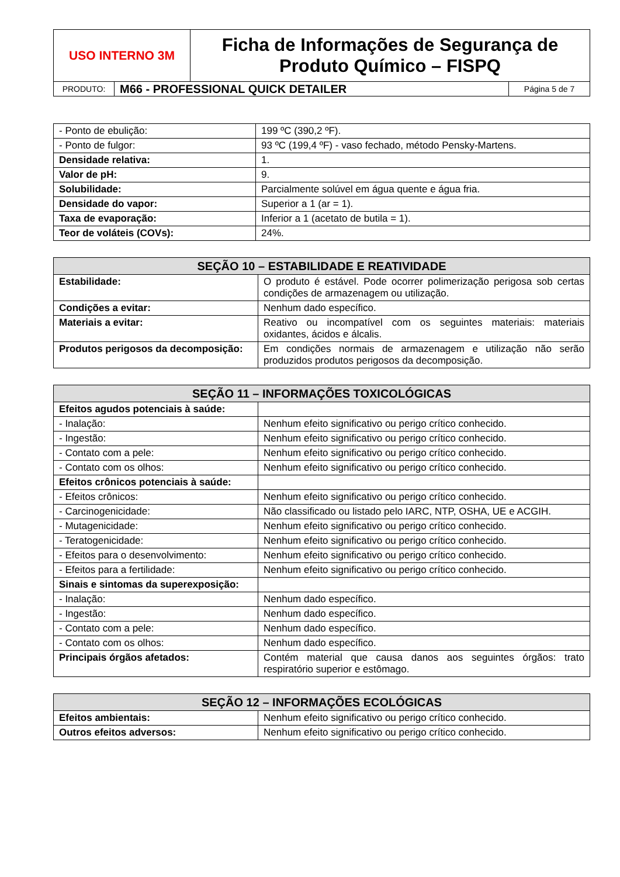| USO INTERNO 3M | Ficha de Informações de Segurança de Produto Químico – FISPQ |
| PRODUTO: | M66 - PROFESSIONAL QUICK DETAILER | Página 5 de 7 |
| - Ponto de ebulição: | 199 ºC (390,2 ºF). |
| - Ponto de fulgor: | 93 ºC (199,4 ºF) - vaso fechado, método Pensky-Martens. |
| Densidade relativa: | 1. |
| Valor de pH: | 9. |
| Solubilidade: | Parcialmente solúvel em água quente e água fria. |
| Densidade do vapor: | Superior a 1 (ar = 1). |
| Taxa de evaporação: | Inferior a 1 (acetato de butila = 1). |
| Teor de voláteis (COVs): | 24%. |
| SEÇÃO 10 – ESTABILIDADE E REATIVIDADE | |
| --- | --- |
| Estabilidade: | O produto é estável. Pode ocorrer polimerização perigosa sob certas condições de armazenagem ou utilização. |
| Condições a evitar: | Nenhum dado específico. |
| Materiais a evitar: | Reativo ou incompatível com os seguintes materiais: materiais oxidantes, ácidos e álcalis. |
| Produtos perigosos da decomposição: | Em condições normais de armazenagem e utilização não serão produzidos produtos perigosos da decomposição. |
| SEÇÃO 11 – INFORMAÇÕES TOXICOLÓGICAS | |
| --- | --- |
| Efeitos agudos potenciais à saúde: | |
| - Inalação: | Nenhum efeito significativo ou perigo crítico conhecido. |
| - Ingestão: | Nenhum efeito significativo ou perigo crítico conhecido. |
| - Contato com a pele: | Nenhum efeito significativo ou perigo crítico conhecido. |
| - Contato com os olhos: | Nenhum efeito significativo ou perigo crítico conhecido. |
| Efeitos crônicos potenciais à saúde: | |
| - Efeitos crônicos: | Nenhum efeito significativo ou perigo crítico conhecido. |
| - Carcinogenicidade: | Não classificado ou listado pelo IARC, NTP, OSHA, UE e ACGIH. |
| - Mutagenicidade: | Nenhum efeito significativo ou perigo crítico conhecido. |
| - Teratogenicidade: | Nenhum efeito significativo ou perigo crítico conhecido. |
| - Efeitos para o desenvolvimento: | Nenhum efeito significativo ou perigo crítico conhecido. |
| - Efeitos para a fertilidade: | Nenhum efeito significativo ou perigo crítico conhecido. |
| Sinais e sintomas da superexposição: | |
| - Inalação: | Nenhum dado específico. |
| - Ingestão: | Nenhum dado específico. |
| - Contato com a pele: | Nenhum dado específico. |
| - Contato com os olhos: | Nenhum dado específico. |
| Principais órgãos afetados: | Contém material que causa danos aos seguintes órgãos: trato respiratório superior e estômago. |
| SEÇÃO 12 – INFORMAÇÕES ECOLÓGICAS | |
| --- | --- |
| Efeitos ambientais: | Nenhum efeito significativo ou perigo crítico conhecido. |
| Outros efeitos adversos: | Nenhum efeito significativo ou perigo crítico conhecido. |